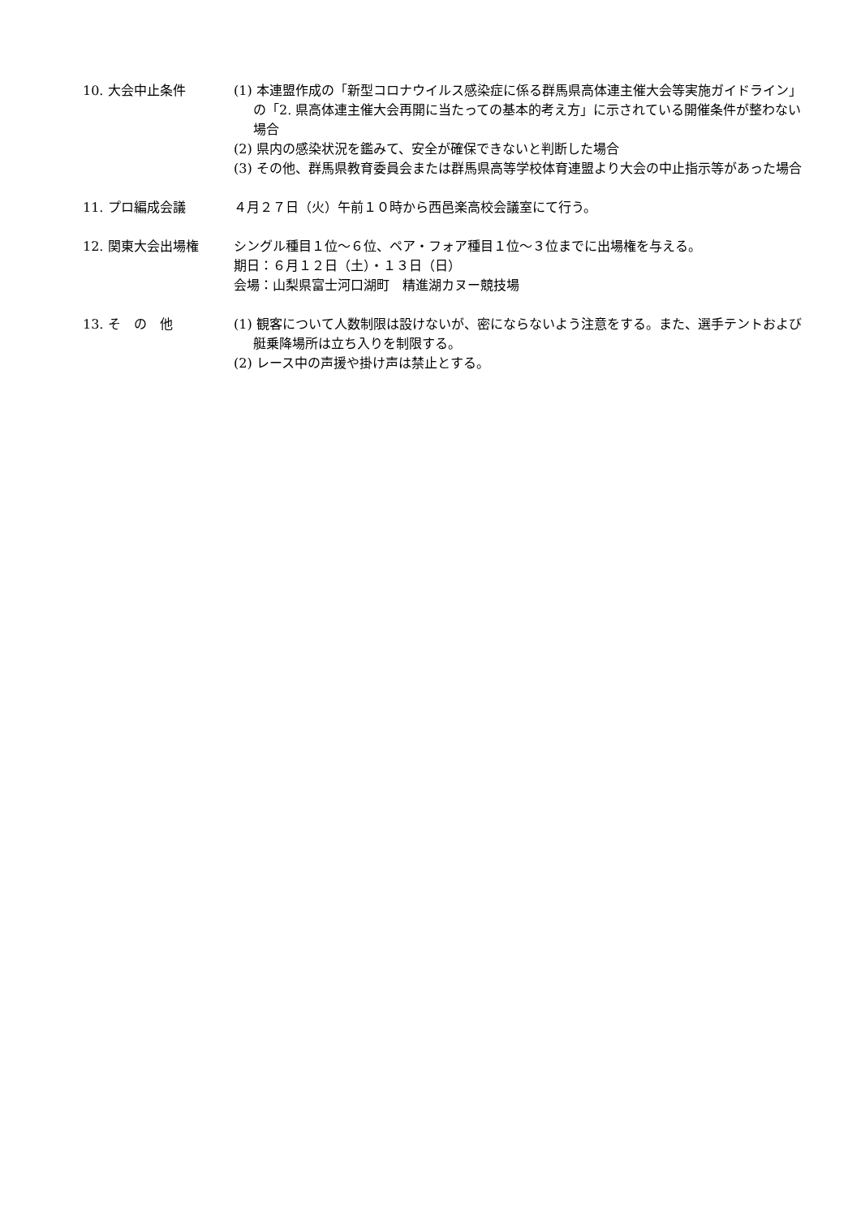10. 大会中止条件 (1) 本連盟作成の「新型コロナウイルス感染症に係る群馬県高体連主催大会等実施ガイドライン」の「2. 県高体連主催大会再開に当たっての基本的考え方」に示されている開催条件が整わない場合
(2) 県内の感染状況を鑑みて、安全が確保できないと判断した場合
(3) その他、群馬県教育委員会または群馬県高等学校体育連盟より大会の中止指示等があった場合
11. プロ編成会議 ４月２７日（火）午前１０時から西邑楽高校会議室にて行う。
12. 関東大会出場権 シングル種目１位～６位、ペア・フォア種目１位～３位までに出場権を与える。
期日：６月１２日（土）・１３日（日）
会場：山梨県富士河口湖町　精進湖カヌー競技場
13. そ　の　他 (1) 観客について人数制限は設けないが、密にならないよう注意をする。また、選手テントおよび艇乗降場所は立ち入りを制限する。
(2) レース中の声援や掛け声は禁止とする。